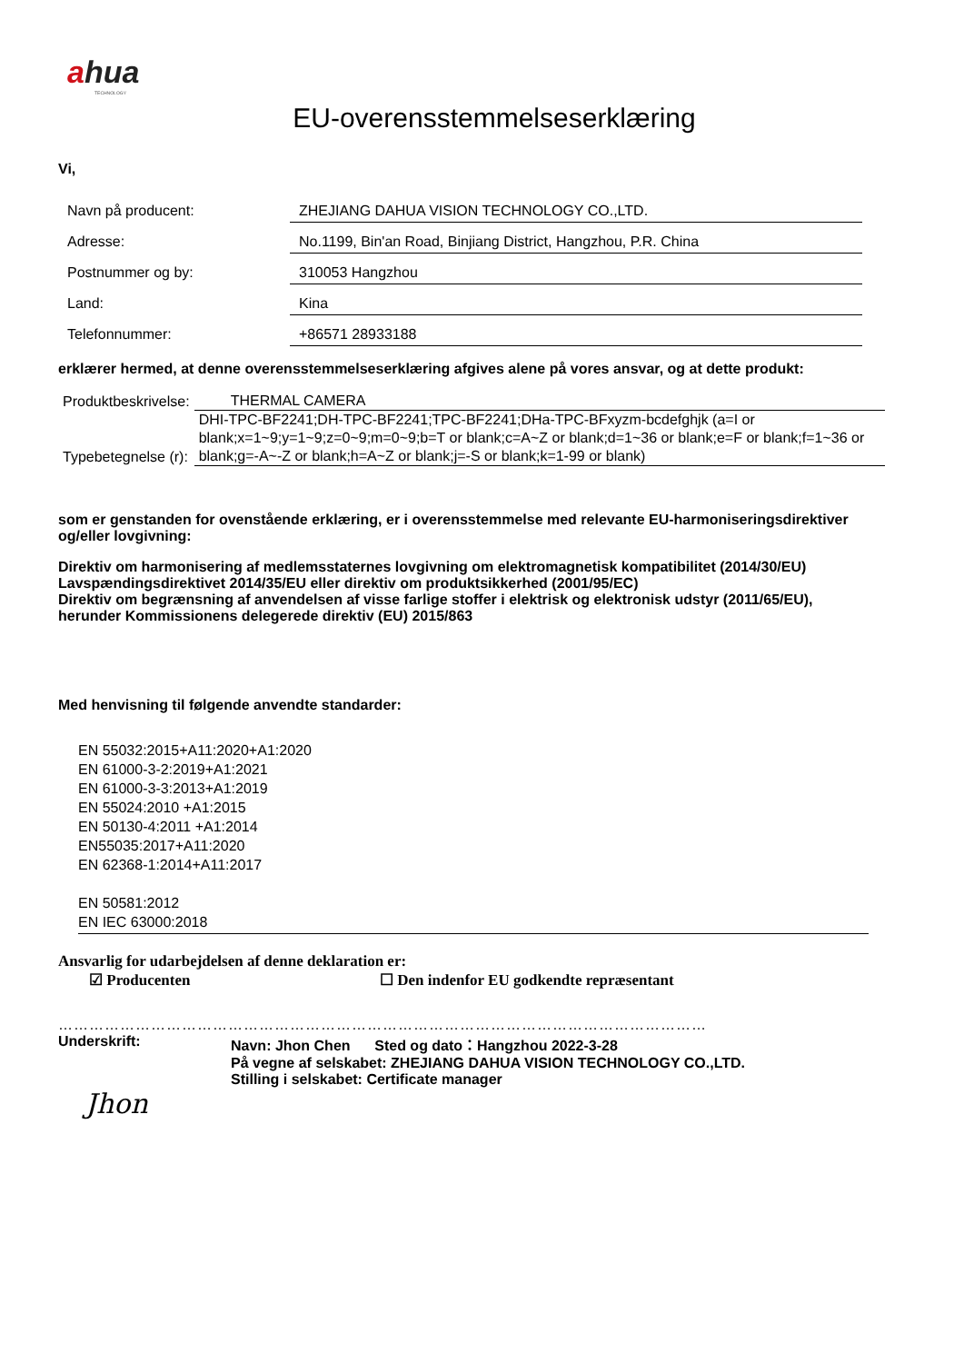ahua
TECHNOLOGY
EU-overensstemmelseserklæring
Vi,
| Navn på producent: | ZHEJIANG DAHUA VISION TECHNOLOGY CO.,LTD. |
| Adresse: | No.1199, Bin'an Road, Binjiang District, Hangzhou, P.R. China |
| Postnummer og by: | 310053 Hangzhou |
| Land: | Kina |
| Telefonnummer: | +86571 28933188 |
erklærer hermed, at denne overensstemmelseserklæring afgives alene på vores ansvar, og at dette produkt:
| Produktbeskrivelse: | THERMAL CAMERA |
| Typebetegnelse (r): | DHI-TPC-BF2241;DH-TPC-BF2241;TPC-BF2241;DHa-TPC-BFxyzm-bcdefghjk (a=I or blank;x=1~9;y=1~9;z=0~9;m=0~9;b=T or blank;c=A~Z or blank;d=1~36 or blank;e=F or blank;f=1~36 or blank;g=-A~-Z or blank;h=A~Z or blank;j=-S or blank;k=1-99 or blank) |
som er genstanden for ovenstående erklæring, er i overensstemmelse med relevante EU-harmoniseringsdirektiver og/eller lovgivning:
Direktiv om harmonisering af medlemsstaternes lovgivning om elektromagnetisk kompatibilitet (2014/30/EU)
Lavspændingsdirektivet 2014/35/EU eller direktiv om produktsikkerhed (2001/95/EC)
Direktiv om begrænsning af anvendelsen af visse farlige stoffer i elektrisk og elektronisk udstyr (2011/65/EU), herunder Kommissionens delegerede direktiv (EU) 2015/863
Med henvisning til følgende anvendte standarder:
EN 55032:2015+A11:2020+A1:2020
EN 61000-3-2:2019+A1:2021
EN 61000-3-3:2013+A1:2019
EN 55024:2010 +A1:2015
EN 50130-4:2011 +A1:2014
EN55035:2017+A11:2020
EN 62368-1:2014+A11:2017
EN 50581:2012
EN IEC 63000:2018
Ansvarlig for udarbejdelsen af denne deklaration er:
☑ Producenten ☐ Den indenfor EU godkendte repræsentant
………………………………………………………………………………………………………………
Underskrift: Navn: Jhon Chen Sted og dato：Hangzhou 2022-3-28
På vegne af selskabet: ZHEJIANG DAHUA VISION TECHNOLOGY CO.,LTD.
Stilling i selskabet: Certificate manager
Jhon